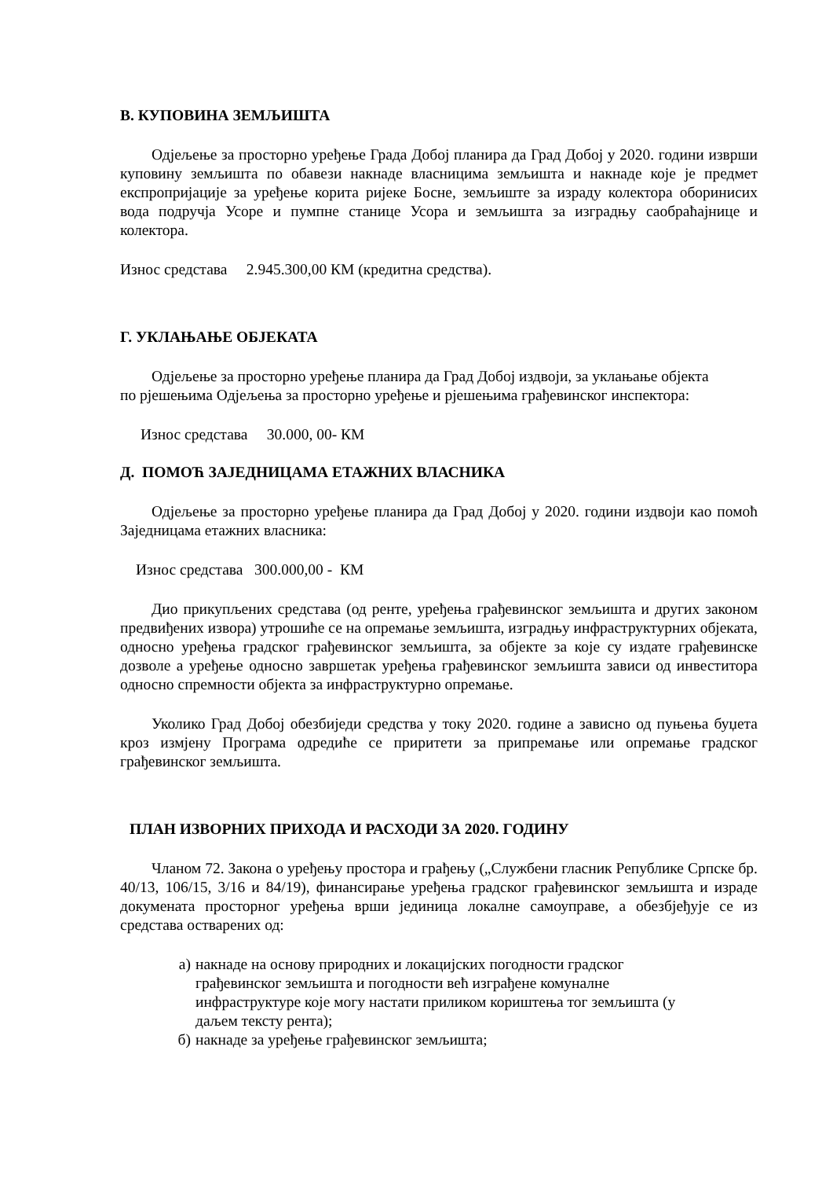В. КУПОВИНА ЗЕМЉИШТА
Одјељење за просторно уређење Града Добој планира да Град Добој у 2020. години изврши куповину земљишта по обавези накнаде власницима земљишта и накнаде које је предмет експропријације за уређење корита ријеке Босне, земљиште за израду колектора оборинисих вода подручја Усоре и пумпне станице Усора и земљишта за изградњу саобраћајнице и колектора.
Износ средстава 2.945.300,00 КМ (кредитна средства).
Г. УКЛАЊАЊЕ ОБЈЕКАТА
Одјељење за просторно уређење планира да Град Добој издвоји, за уклањање објекта по рјешењима Одјељења за просторно уређење и рјешењима грађевинског инспектора:
Износ средстава 30.000, 00- КМ
Д. ПОМОЋ ЗАЈЕДНИЦАМА ЕТАЖНИХ ВЛАСНИКА
Одјељење за просторно уређење планира да Град Добој у 2020. години издвоји као помоћ Заједницама етажних власника:
Износ средстава 300.000,00 - КМ
Дио прикупљених средстава (од ренте, уређења грађевинског земљишта и других законом предвиђених извора) утрошиће се на опремање земљишта, изградњу инфраструктурних објеката, односно уређења градског грађевинског земљишта, за објекте за које су издате грађевинске дозволе а уређење односно завршетак уређења грађевинског земљишта зависи од инвеститора односно спремности објекта за инфраструктурно опремање.
Уколико Град Добој обезбиједи средства у току 2020. године а зависно од пуњења буџета кроз измјену Програма одредиће се приритети за припремање или опремање градског грађевинског земљишта.
ПЛАН ИЗВОРНИХ ПРИХОДА И РАСХОДИ ЗА 2020. ГОДИНУ
Чланом 72. Закона о уређењу простора и грађењу („Службени гласник Републике Српске бр. 40/13, 106/15, 3/16 и 84/19), финансирање уређења градског грађевинског земљишта и израде докумената просторног уређења врши јединица локалне самоуправе, а обезбјеђује се из средстава остварених од:
а) накнаде на основу природних и локацијских погодности градског грађевинског земљишта и погодности већ изграђене комуналне инфраструктуре које могу настати приликом кориштења тог земљишта (у даљем тексту рента);
б) накнаде за уређење грађевинског земљишта;